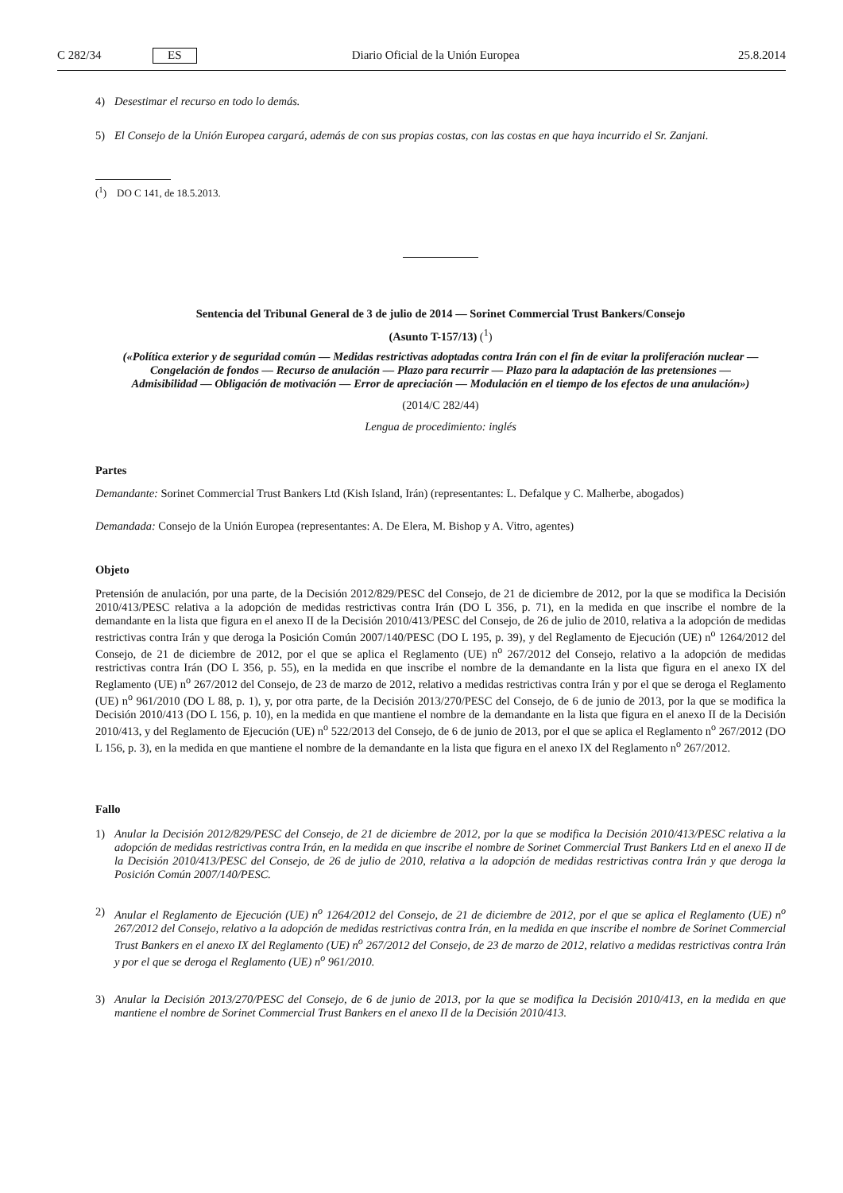C 282/34 ES Diario Oficial de la Unión Europea 25.8.2014
4) Desestimar el recurso en todo lo demás.
5) El Consejo de la Unión Europea cargará, además de con sus propias costas, con las costas en que haya incurrido el Sr. Zanjani.
(<sup>1</sup>) DO C 141, de 18.5.2013.
Sentencia del Tribunal General de 3 de julio de 2014 — Sorinet Commercial Trust Bankers/Consejo
(Asunto T-157/13) (<sup>1</sup>)
(«Política exterior y de seguridad común — Medidas restrictivas adoptadas contra Irán con el fin de evitar la proliferación nuclear — Congelación de fondos — Recurso de anulación — Plazo para recurrir — Plazo para la adaptación de las pretensiones — Admisibilidad — Obligación de motivación — Error de apreciación — Modulación en el tiempo de los efectos de una anulación»)
(2014/C 282/44)
Lengua de procedimiento: inglés
Partes
Demandante: Sorinet Commercial Trust Bankers Ltd (Kish Island, Irán) (representantes: L. Defalque y C. Malherbe, abogados)
Demandada: Consejo de la Unión Europea (representantes: A. De Elera, M. Bishop y A. Vitro, agentes)
Objeto
Pretensión de anulación, por una parte, de la Decisión 2012/829/PESC del Consejo, de 21 de diciembre de 2012, por la que se modifica la Decisión 2010/413/PESC relativa a la adopción de medidas restrictivas contra Irán (DO L 356, p. 71), en la medida en que inscribe el nombre de la demandante en la lista que figura en el anexo II de la Decisión 2010/413/PESC del Consejo, de 26 de julio de 2010, relativa a la adopción de medidas restrictivas contra Irán y que deroga la Posición Común 2007/140/PESC (DO L 195, p. 39), y del Reglamento de Ejecución (UE) n<sup>o</sup> 1264/2012 del Consejo, de 21 de diciembre de 2012, por el que se aplica el Reglamento (UE) n<sup>o</sup> 267/2012 del Consejo, relativo a la adopción de medidas restrictivas contra Irán (DO L 356, p. 55), en la medida en que inscribe el nombre de la demandante en la lista que figura en el anexo IX del Reglamento (UE) n<sup>o</sup> 267/2012 del Consejo, de 23 de marzo de 2012, relativo a medidas restrictivas contra Irán y por el que se deroga el Reglamento (UE) n<sup>o</sup> 961/2010 (DO L 88, p. 1), y, por otra parte, de la Decisión 2013/270/PESC del Consejo, de 6 de junio de 2013, por la que se modifica la Decisión 2010/413 (DO L 156, p. 10), en la medida en que mantiene el nombre de la demandante en la lista que figura en el anexo II de la Decisión 2010/413, y del Reglamento de Ejecución (UE) n<sup>o</sup> 522/2013 del Consejo, de 6 de junio de 2013, por el que se aplica el Reglamento n<sup>o</sup> 267/2012 (DO L 156, p. 3), en la medida en que mantiene el nombre de la demandante en la lista que figura en el anexo IX del Reglamento n<sup>o</sup> 267/2012.
Fallo
1) Anular la Decisión 2012/829/PESC del Consejo, de 21 de diciembre de 2012, por la que se modifica la Decisión 2010/413/PESC relativa a la adopción de medidas restrictivas contra Irán, en la medida en que inscribe el nombre de Sorinet Commercial Trust Bankers Ltd en el anexo II de la Decisión 2010/413/PESC del Consejo, de 26 de julio de 2010, relativa a la adopción de medidas restrictivas contra Irán y que deroga la Posición Común 2007/140/PESC.
2) Anular el Reglamento de Ejecución (UE) n<sup>o</sup> 1264/2012 del Consejo, de 21 de diciembre de 2012, por el que se aplica el Reglamento (UE) n<sup>o</sup> 267/2012 del Consejo, relativo a la adopción de medidas restrictivas contra Irán, en la medida en que inscribe el nombre de Sorinet Commercial Trust Bankers en el anexo IX del Reglamento (UE) n<sup>o</sup> 267/2012 del Consejo, de 23 de marzo de 2012, relativo a medidas restrictivas contra Irán y por el que se deroga el Reglamento (UE) n<sup>o</sup> 961/2010.
3) Anular la Decisión 2013/270/PESC del Consejo, de 6 de junio de 2013, por la que se modifica la Decisión 2010/413, en la medida en que mantiene el nombre de Sorinet Commercial Trust Bankers en el anexo II de la Decisión 2010/413.